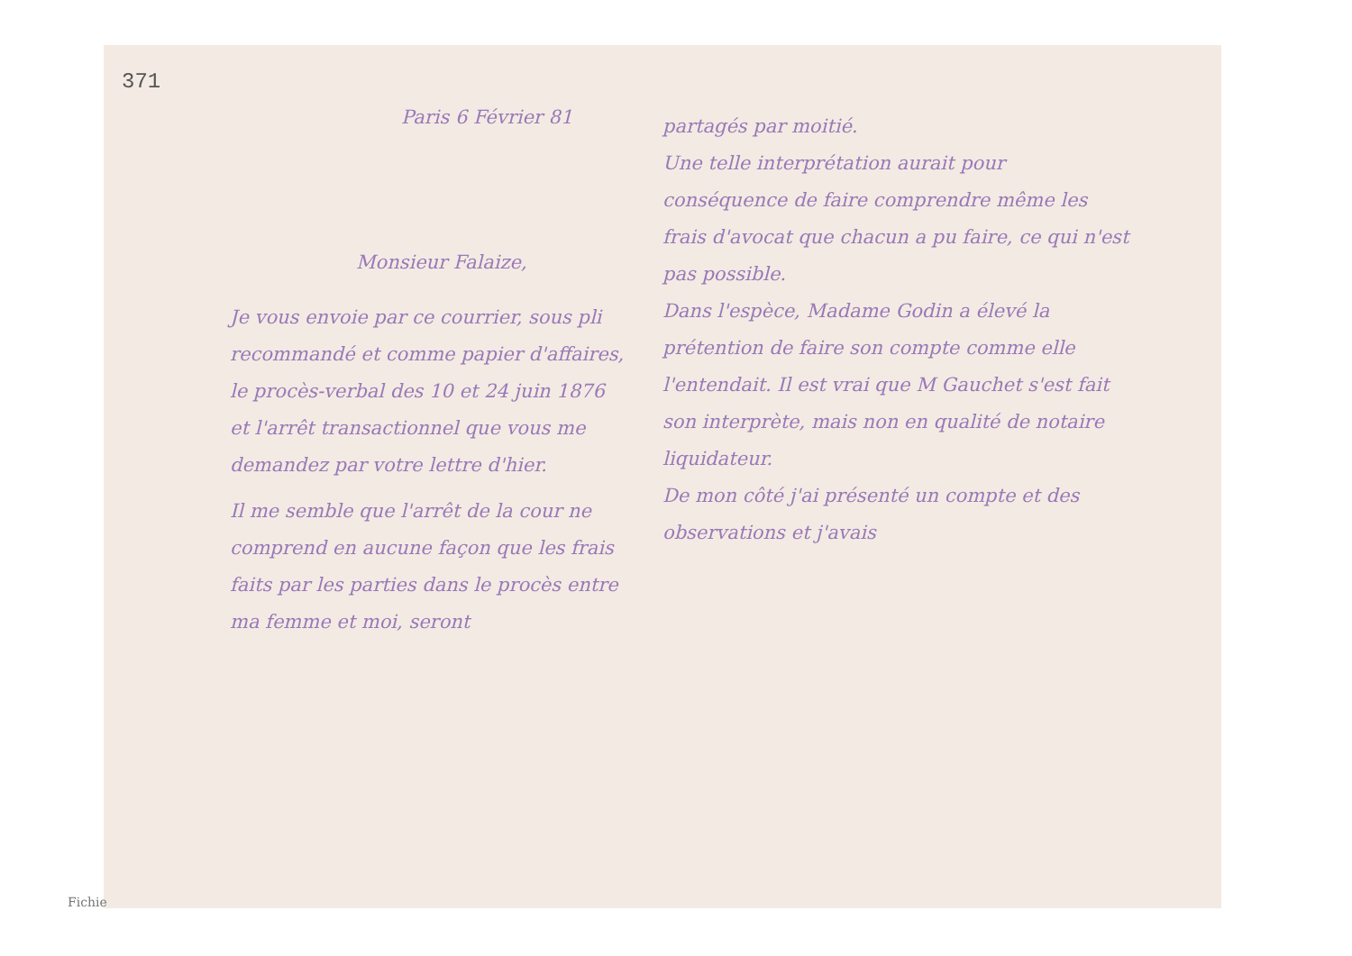371
Paris 6 Février 81
Monsieur Falaize,
Je vous envoie par ce courrier, sous pli recommandé et comme papier d'affaires, le procès-verbal des 10 et 24 juin 1876 et l'arrêt transactionnel que vous me demandez par votre lettre d'hier.
Il me semble que l'arrêt de la cour ne comprend en aucune façon que les frais faits par les parties dans le procès entre ma femme et moi, seront
partagés par moitié.
Une telle interprétation aurait pour conséquence de faire comprendre même les frais d'avocat que chacun a pu faire, ce qui n'est pas possible.
Dans l'espèce, Madame Godin a élevé la prétention de faire son compte comme elle l'entendait. Il est vrai que M Gauchet s'est fait son interprète, mais non en qualité de notaire liquidateur.
De mon côté j'ai présenté un compte et des observations et j'avais
Fichie